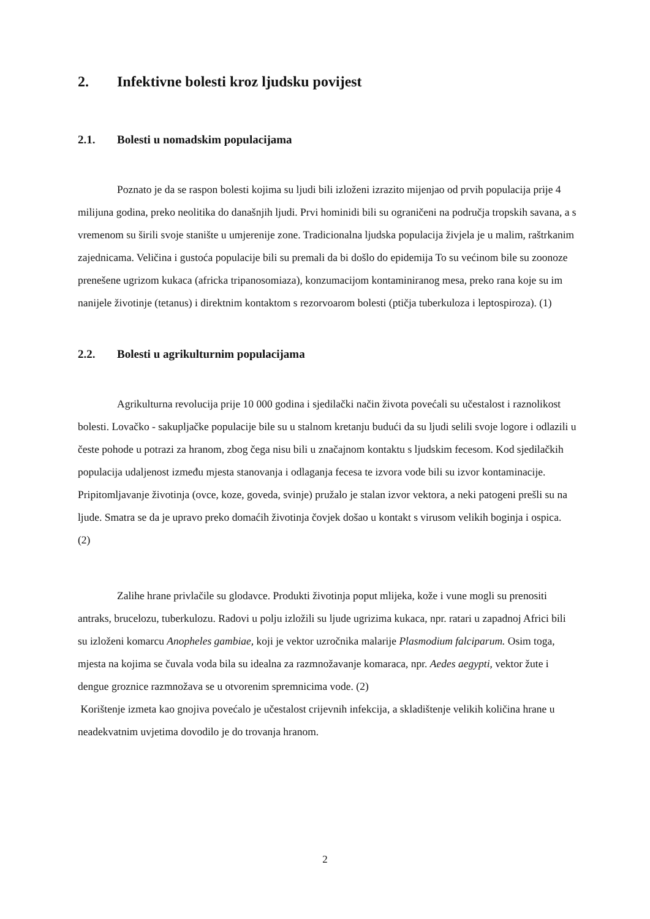2. Infektivne bolesti kroz ljudsku povijest
2.1. Bolesti u nomadskim populacijama
Poznato je da se raspon bolesti kojima su ljudi bili izloženi izrazito mijenjao od prvih populacija prije 4 milijuna godina, preko neolitika do današnjih ljudi. Prvi hominidi bili su ograničeni na područja tropskih savana, a s vremenom su širili svoje stanište u umjerenije zone. Tradicionalna ljudska populacija živjela je u malim, raštrkanim zajednicama. Veličina i gustoća populacije bili su premali da bi došlo do epidemija To su većinom bile su zoonoze prenešene ugrizom kukaca (africka tripanosomiaza), konzumacijom kontaminiranog mesa, preko rana koje su im nanijele životinje (tetanus) i direktnim kontaktom s rezorvoarom bolesti (ptičja tuberkuloza i leptospiroza). (1)
2.2. Bolesti u agrikulturnim populacijama
Agrikulturna revolucija prije 10 000 godina i sjedilački način života povećali su učestalost i raznolikost bolesti. Lovačko - sakupljačke populacije bile su u stalnom kretanju budući da su ljudi selili svoje logore i odlazili u česte pohode u potrazi za hranom, zbog čega nisu bili u značajnom kontaktu s ljudskim fecesom. Kod sjedilačkih populacija udaljenost između mjesta stanovanja i odlaganja fecesa te izvora vode bili su izvor kontaminacije. Pripitomljavanje životinja (ovce, koze, goveda, svinje) pružalo je stalan izvor vektora, a neki patogeni prešli su na ljude. Smatra se da je upravo preko domaćih životinja čovjek došao u kontakt s virusom velikih boginja i ospica. (2)
Zalihe hrane privlačile su glodavce. Produkti životinja poput mlijeka, kože i vune mogli su prenositi antraks, brucelozu, tuberkulozu. Radovi u polju izložili su ljude ugrizima kukaca, npr. ratari u zapadnoj Africi bili su izloženi komarcu Anopheles gambiae, koji je vektor uzročnika malarije Plasmodium falciparum. Osim toga, mjesta na kojima se čuvala voda bila su idealna za razmnožavanje komaraca, npr. Aedes aegypti, vektor žute i dengue groznice razmnožava se u otvorenim spremnicima vode. (2)
Korištenje izmeta kao gnojiva povećalo je učestalost crijevnih infekcija, a skladištenje velikih količina hrane u neadekvatnim uvjetima dovodilo je do trovanja hranom.
2